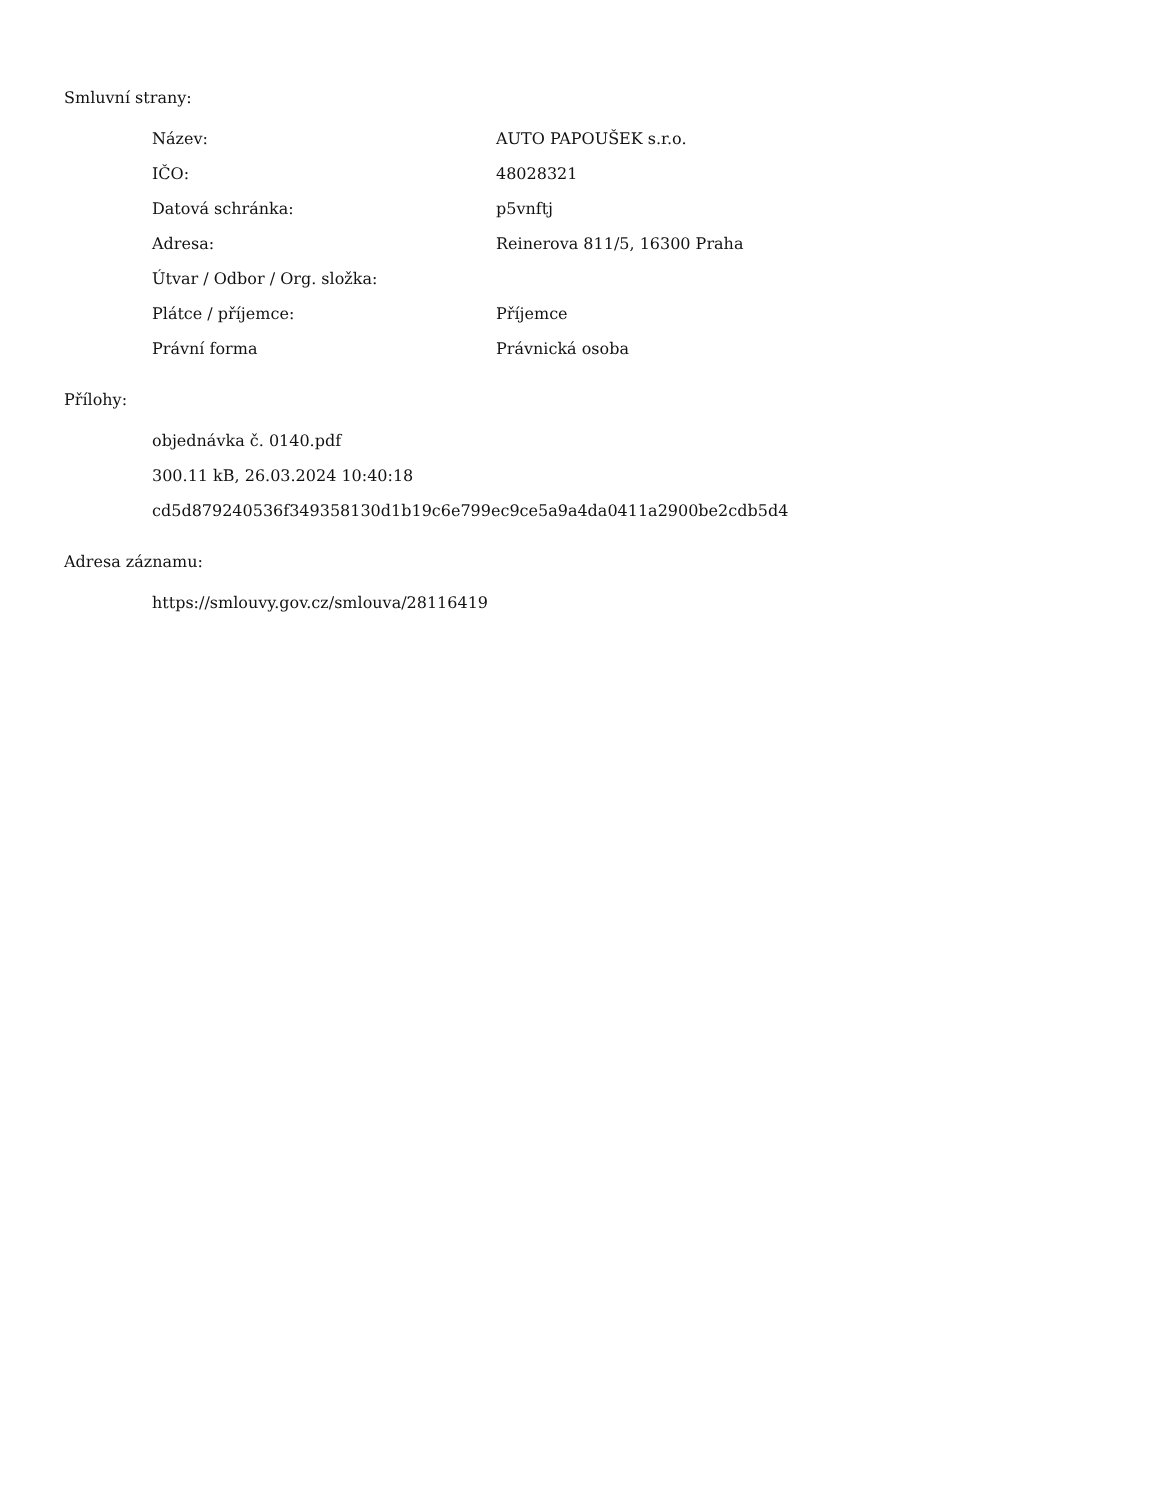Smluvní strany:
| Název: | AUTO PAPOUŠEK s.r.o. |
| IČO: | 48028321 |
| Datová schránka: | p5vnftj |
| Adresa: | Reinerova 811/5, 16300 Praha |
| Útvar / Odbor / Org. složka: | |
| Plátce / příjemce: | Příjemce |
| Právní forma | Právnická osoba |
Přílohy:
objednávka č. 0140.pdf
300.11 kB, 26.03.2024 10:40:18
cd5d879240536f349358130d1b19c6e799ec9ce5a9a4da0411a2900be2cdb5d4
Adresa záznamu:
https://smlouvy.gov.cz/smlouva/28116419